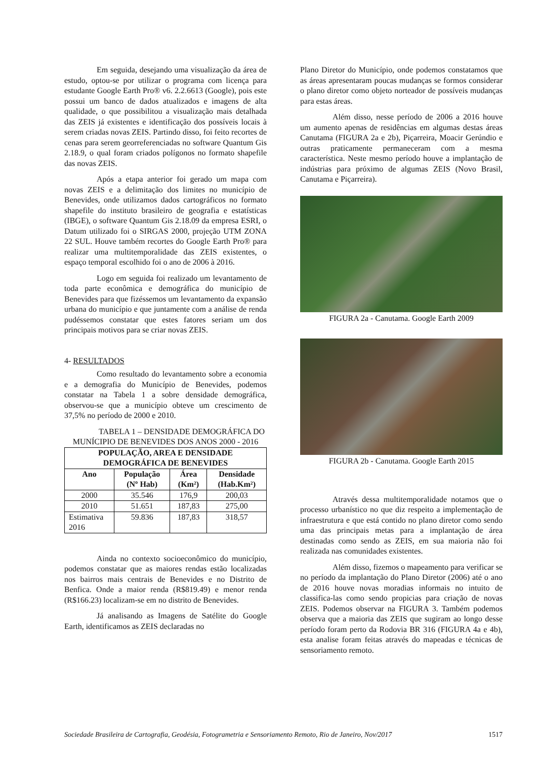Em seguida, desejando uma visualização da área de estudo, optou-se por utilizar o programa com licença para estudante Google Earth Pro® v6. 2.2.6613 (Google), pois este possui um banco de dados atualizados e imagens de alta qualidade, o que possibilitou a visualização mais detalhada das ZEIS já existentes e identificação dos possíveis locais à serem criadas novas ZEIS. Partindo disso, foi feito recortes de cenas para serem georreferenciadas no software Quantum Gis 2.18.9, o qual foram criados polígonos no formato shapefile das novas ZEIS.
Após a etapa anterior foi gerado um mapa com novas ZEIS e a delimitação dos limites no município de Benevides, onde utilizamos dados cartográficos no formato shapefile do instituto brasileiro de geografia e estatísticas (IBGE), o software Quantum Gis 2.18.09 da empresa ESRI, o Datum utilizado foi o SIRGAS 2000, projeção UTM ZONA 22 SUL. Houve também recortes do Google Earth Pro® para realizar uma multitemporalidade das ZEIS existentes, o espaço temporal escolhido foi o ano de 2006 à 2016.
Logo em seguida foi realizado um levantamento de toda parte econômica e demográfica do município de Benevides para que fizéssemos um levantamento da expansão urbana do município e que juntamente com a análise de renda pudéssemos constatar que estes fatores seriam um dos principais motivos para se criar novas ZEIS.
4- RESULTADOS
Como resultado do levantamento sobre a economia e a demografia do Município de Benevides, podemos constatar na Tabela 1 a sobre densidade demográfica, observou-se que a município obteve um crescimento de 37,5% no período de 2000 e 2010.
TABELA 1 – DENSIDADE DEMOGRÁFICA DO MUNÍCIPIO DE BENEVIDES DOS ANOS 2000 - 2016
| POPULAÇÃO, AREA E DENSIDADE DEMOGRÁFICA DE BENEVIDES | | | |
| --- | --- | --- | --- |
| Ano | População (Nº Hab) | Área (Km²) | Densidade (Hab.Km²) |
| 2000 | 35.546 | 176,9 | 200,03 |
| 2010 | 51.651 | 187,83 | 275,00 |
| Estimativa 2016 | 59.836 | 187,83 | 318,57 |
Ainda no contexto socioeconômico do município, podemos constatar que as maiores rendas estão localizadas nos bairros mais centrais de Benevides e no Distrito de Benfica. Onde a maior renda (R$819.49) e menor renda (R$166.23) localizam-se em no distrito de Benevides.
Já analisando as Imagens de Satélite do Google Earth, identificamos as ZEIS declaradas no
Plano Diretor do Município, onde podemos constatamos que as áreas apresentaram poucas mudanças se formos considerar o plano diretor como objeto norteador de possíveis mudanças para estas áreas.
Além disso, nesse período de 2006 a 2016 houve um aumento apenas de residências em algumas destas áreas Canutama (FIGURA 2a e 2b), Piçarreira, Moacir Gerúndio e outras praticamente permaneceram com a mesma característica. Neste mesmo período houve a implantação de indústrias para próximo de algumas ZEIS (Novo Brasil, Canutama e Piçarreira).
FIGURA 2a - Canutama. Google Earth 2009
FIGURA 2b - Canutama. Google Earth 2015
Através dessa multitemporalidade notamos que o processo urbanístico no que diz respeito a implementação de infraestrutura e que está contido no plano diretor como sendo uma das principais metas para a implantação de área destinadas como sendo as ZEIS, em sua maioria não foi realizada nas comunidades existentes.
Além disso, fizemos o mapeamento para verificar se no período da implantação do Plano Diretor (2006) até o ano de 2016 houve novas moradias informais no intuito de classifica-las como sendo propicias para criação de novas ZEIS. Podemos observar na FIGURA 3. Também podemos observa que a maioria das ZEIS que sugiram ao longo desse período foram perto da Rodovia BR 316 (FIGURA 4a e 4b), esta analise foram feitas através do mapeadas e técnicas de sensoriamento remoto.
Sociedade Brasileira de Cartografia, Geodésia, Fotogrametria e Sensoriamento Remoto, Rio de Janeiro, Nov/2017 1517